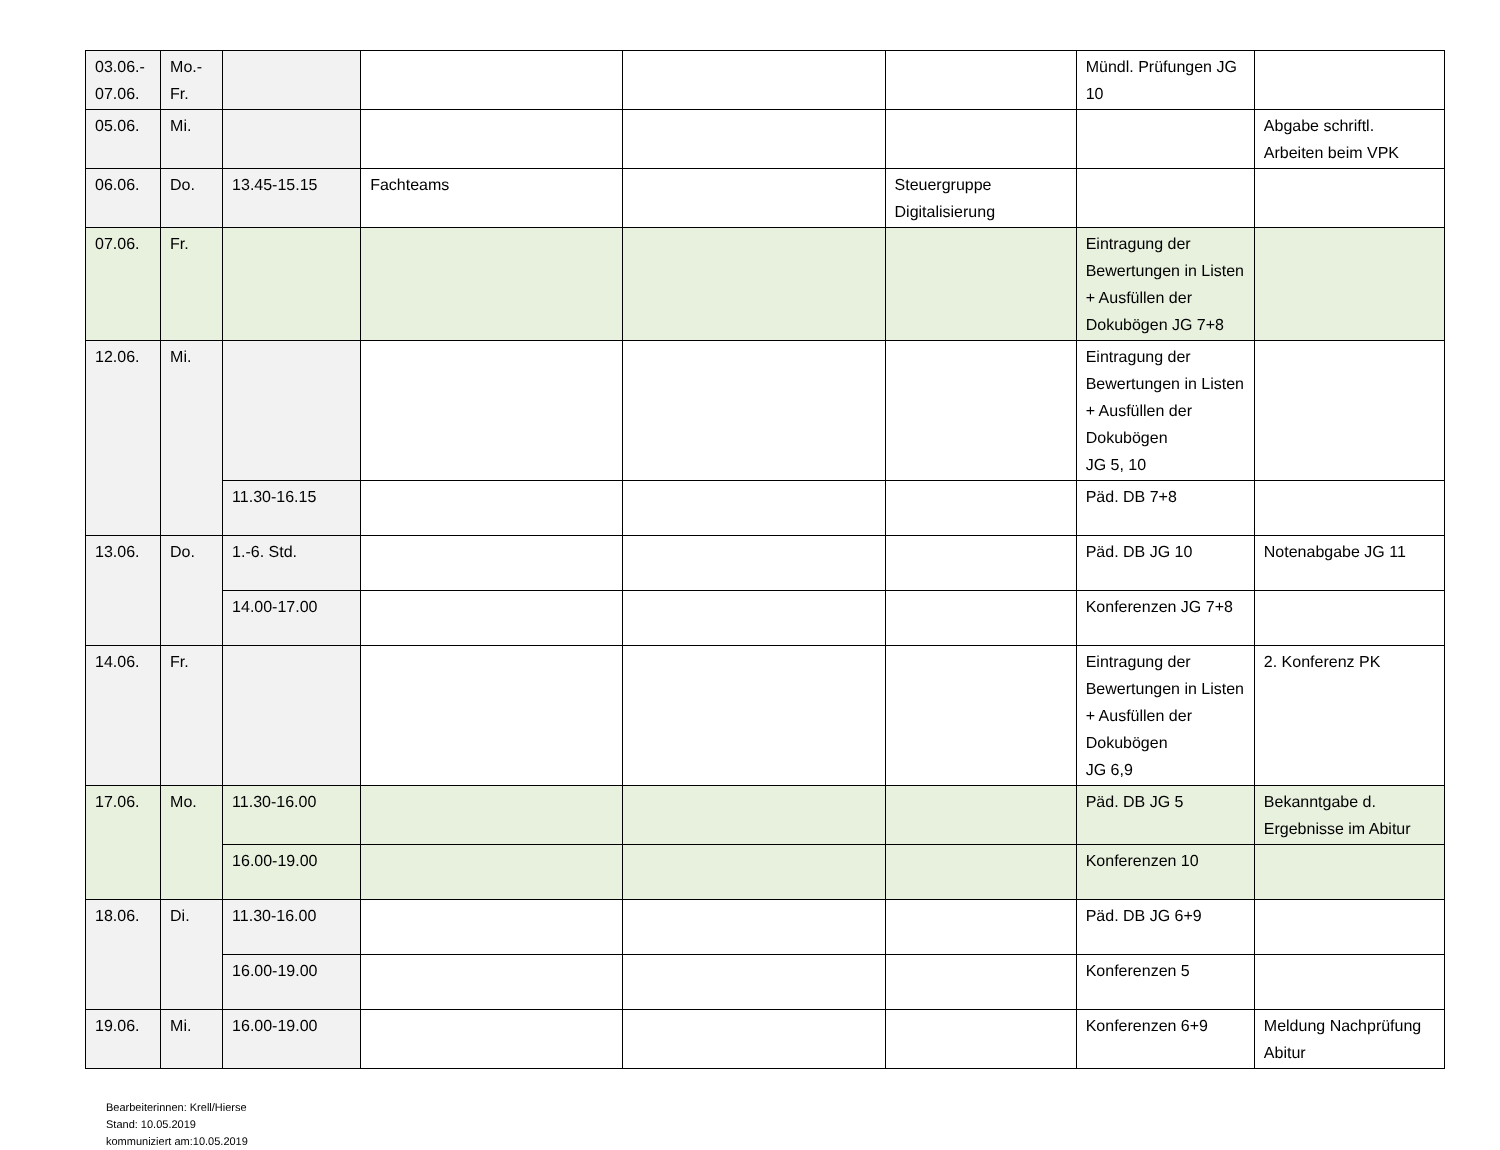| 03.06.- 07.06. | Mo.- Fr. | | | | | Mündl. Prüfungen JG 10 | |
| 05.06. | Mi. | | | | | | Abgabe schriftl. Arbeiten beim VPK |
| 06.06. | Do. | 13.45-15.15 | Fachteams | | Steuergruppe Digitalisierung | | |
| 07.06. | Fr. | | | | | Eintragung der Bewertungen in Listen + Ausfüllen der Dokubögen JG 7+8 | |
| 12.06. | Mi. | | | | | Eintragung der Bewertungen in Listen + Ausfüllen der Dokubögen JG 5, 10 | |
| | | 11.30-16.15 | | | | Päd. DB 7+8 | |
| 13.06. | Do. | 1.-6. Std. | | | | Päd. DB JG 10 | Notenabgabe JG 11 |
| | | 14.00-17.00 | | | | Konferenzen JG 7+8 | |
| 14.06. | Fr. | | | | | Eintragung der Bewertungen in Listen + Ausfüllen der Dokubögen JG 6,9 | 2. Konferenz PK |
| 17.06. | Mo. | 11.30-16.00 | | | | Päd. DB JG 5 | Bekanntgabe d. Ergebnisse im Abitur |
| | | 16.00-19.00 | | | | Konferenzen 10 | |
| 18.06. | Di. | 11.30-16.00 | | | | Päd. DB JG 6+9 | |
| | | 16.00-19.00 | | | | Konferenzen 5 | |
| 19.06. | Mi. | 16.00-19.00 | | | | Konferenzen 6+9 | Meldung Nachprüfung Abitur |
Bearbeiterinnen: Krell/Hierse
Stand: 10.05.2019
kommuniziert am:10.05.2019